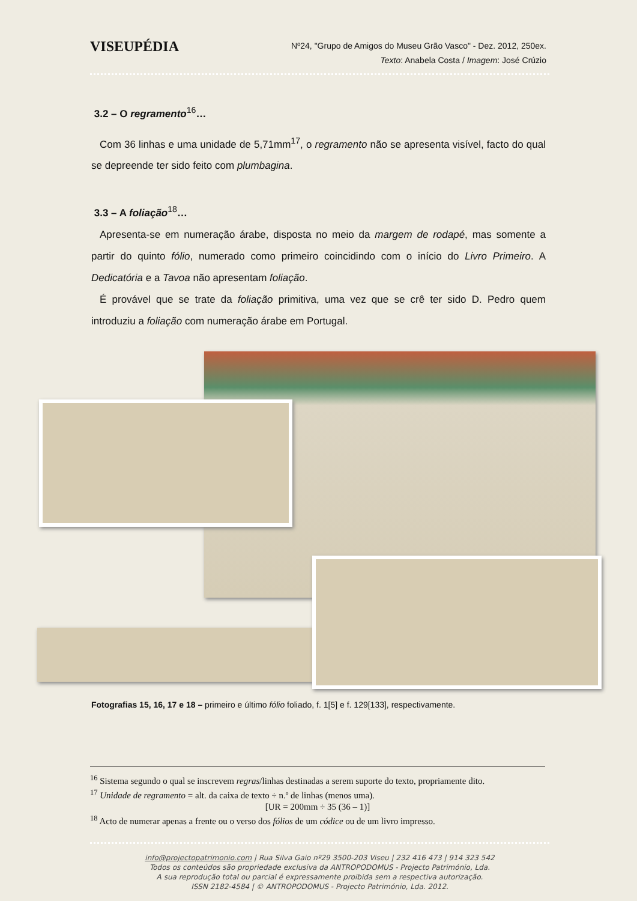VISEUPÉDIA
Nº24, "Grupo de Amigos do Museu Grão Vasco" - Dez. 2012, 250ex.
Texto: Anabela Costa / Imagem: José Crúzio
3.2 – O regramento<sup>16</sup>…
Com 36 linhas e uma unidade de 5,71mm<sup>17</sup>, o regramento não se apresenta visível, facto do qual se depreende ter sido feito com plumbagina.
3.3 – A foliação<sup>18</sup>…
Apresenta-se em numeração árabe, disposta no meio da margem de rodapé, mas somente a partir do quinto fólio, numerado como primeiro coincidindo com o início do Livro Primeiro. A Dedicatória e a Tavoa não apresentam foliação.
É provável que se trate da foliação primitiva, uma vez que se crê ter sido D. Pedro quem introduziu a foliação com numeração árabe em Portugal.
Fotografias 15, 16, 17 e 18 – primeiro e último fólio foliado, f. 1[5] e f. 129[133], respectivamente.
<sup>16</sup> Sistema segundo o qual se inscrevem regras/linhas destinadas a serem suporte do texto, propriamente dito.
<sup>17</sup> Unidade de regramento = alt. da caixa de texto ÷ n.º de linhas (menos uma).
[UR = 200mm ÷ 35 (36 – 1)]
<sup>18</sup> Acto de numerar apenas a frente ou o verso dos fólios de um códice ou de um livro impresso.
info@projectopatrimonio.com | Rua Silva Gaio nº29 3500-203 Viseu | 232 416 473 | 914 323 542
Todos os conteúdos são propriedade exclusiva da ANTROPODOMUS - Projecto Património, Lda.
A sua reprodução total ou parcial é expressamente proibida sem a respectiva autorização.
ISSN 2182-4584 | © ANTROPODOMUS - Projecto Património, Lda. 2012.